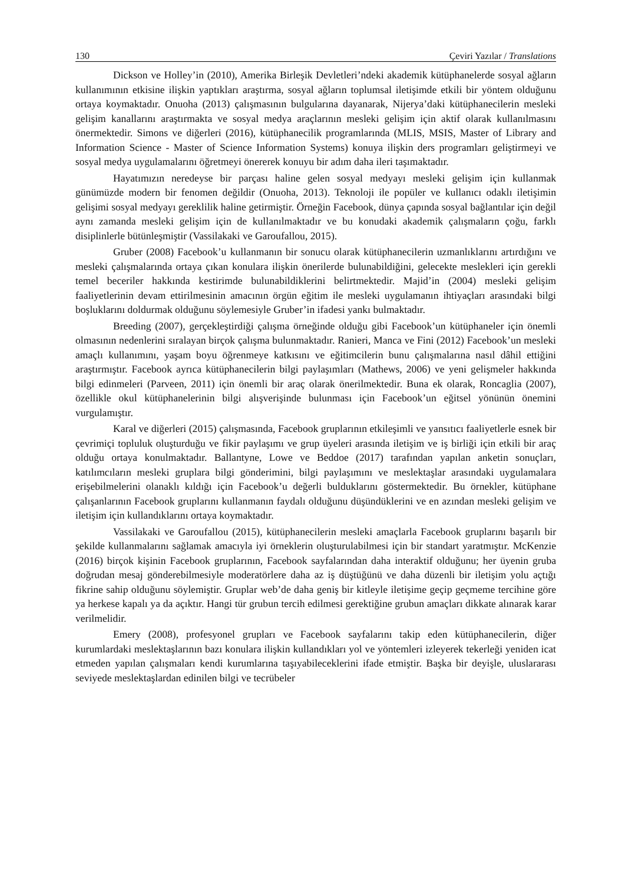130 Çeviri Yazılar / Translations
Dickson ve Holley’in (2010), Amerika Birleşik Devletleri’ndeki akademik kütüphanelerde sosyal ağların kullanımının etkisine ilişkin yaptıkları araştırma, sosyal ağların toplumsal iletişimde etkili bir yöntem olduğunu ortaya koymaktadır. Onuoha (2013) çalışmasının bulgularına dayanarak, Nijerya’daki kütüphanecilerin mesleki gelişim kanallarını araştırmakta ve sosyal medya araçlarının mesleki gelişim için aktif olarak kullanılmasını önermektedir. Simons ve diğerleri (2016), kütüphanecilik programlarında (MLIS, MSIS, Master of Library and Information Science - Master of Science Information Systems) konuya ilişkin ders programları geliştirmeyi ve sosyal medya uygulamalarını öğretmeyi önererek konuyu bir adım daha ileri taşımaktadır.
Hayatımızın neredeyse bir parçası haline gelen sosyal medyayı mesleki gelişim için kullanmak günümüzde modern bir fenomen değildir (Onuoha, 2013). Teknoloji ile popüler ve kullanıcı odaklı iletişimin gelişimi sosyal medyayı gereklilik haline getirmiştir. Örneğin Facebook, dünya çapında sosyal bağlantılar için değil aynı zamanda mesleki gelişim için de kullanılmaktadır ve bu konudaki akademik çalışmaların çoğu, farklı disiplinlerle bütünleşmiştir (Vassilakaki ve Garoufallou, 2015).
Gruber (2008) Facebook’u kullanmanın bir sonucu olarak kütüphanecilerin uzmanlıklarını artırdığını ve mesleki çalışmalarında ortaya çıkan konulara ilişkin önerilerde bulunabildiğini, gelecekte meslekleri için gerekli temel beceriler hakkında kestirimde bulunabildiklerini belirtmektedir. Majid’in (2004) mesleki gelişim faaliyetlerinin devam ettirilmesinin amacının örgün eğitim ile mesleki uygulamanın ihtiyaçları arasındaki bilgi boşluklarını doldurmak olduğunu söylemesiyle Gruber’in ifadesi yankı bulmaktadır.
Breeding (2007), gerçekleştirdiği çalışma örneğinde olduğu gibi Facebook’un kütüphaneler için önemli olmasının nedenlerini sıralayan birçok çalışma bulunmaktadır. Ranieri, Manca ve Fini (2012) Facebook’un mesleki amaçlı kullanımını, yaşam boyu öğrenmeye katkısını ve eğitimcilerin bunu çalışmalarına nasıl dâhil ettiğini araştırmıştır. Facebook ayrıca kütüphanecilerin bilgi paylaşımları (Mathews, 2006) ve yeni gelişmeler hakkında bilgi edinmeleri (Parveen, 2011) için önemli bir araç olarak önerilmektedir. Buna ek olarak, Roncaglia (2007), özellikle okul kütüphanelerinin bilgi alışverişinde bulunması için Facebook’un eğitsel yönünün önemini vurgulamıştır.
Karal ve diğerleri (2015) çalışmasında, Facebook gruplarının etkileşimli ve yansıtıcı faaliyetlerle esnek bir çevrimiçi topluluk oluşturduğu ve fikir paylaşımı ve grup üyeleri arasında iletişim ve iş birliği için etkili bir araç olduğu ortaya konulmaktadır. Ballantyne, Lowe ve Beddoe (2017) tarafından yapılan anketin sonuçları, katılımcıların mesleki gruplara bilgi gönderimini, bilgi paylaşımını ve meslektaşlar arasındaki uygulamalara erişebilmelerini olanaklı kıldığı için Facebook’u değerli bulduklarını göstermektedir. Bu örnekler, kütüphane çalışanlarının Facebook gruplarını kullanmanın faydalı olduğunu düşündüklerini ve en azından mesleki gelişim ve iletişim için kullandıklarını ortaya koymaktadır.
Vassilakaki ve Garoufallou (2015), kütüphanecilerin mesleki amaçlarla Facebook gruplarını başarılı bir şekilde kullanmalarını sağlamak amacıyla iyi örneklerin oluşturulabilmesi için bir standart yaratmıştır. McKenzie (2016) birçok kişinin Facebook gruplarının, Facebook sayfalarından daha interaktif olduğunu; her üyenin gruba doğrudan mesaj gönderebilmesiyle moderatörlere daha az iş düştüğünü ve daha düzenli bir iletişim yolu açtığı fikrine sahip olduğunu söylemiştir. Gruplar web’de daha geniş bir kitleyle iletişime geçip geçmeme tercihine göre ya herkese kapalı ya da açıktır. Hangi tür grubun tercih edilmesi gerektiğine grubun amaçları dikkate alınarak karar verilmelidir.
Emery (2008), profesyonel grupları ve Facebook sayfalarını takip eden kütüphanecilerin, diğer kurumlardaki meslektaşlarının bazı konulara ilişkin kullandıkları yol ve yöntemleri izleyerek tekerleği yeniden icat etmeden yapılan çalışmaları kendi kurumlarına taşıyabileceklerini ifade etmiştir. Başka bir deyişle, uluslararası seviyede meslektaşlardan edinilen bilgi ve tecrübeler